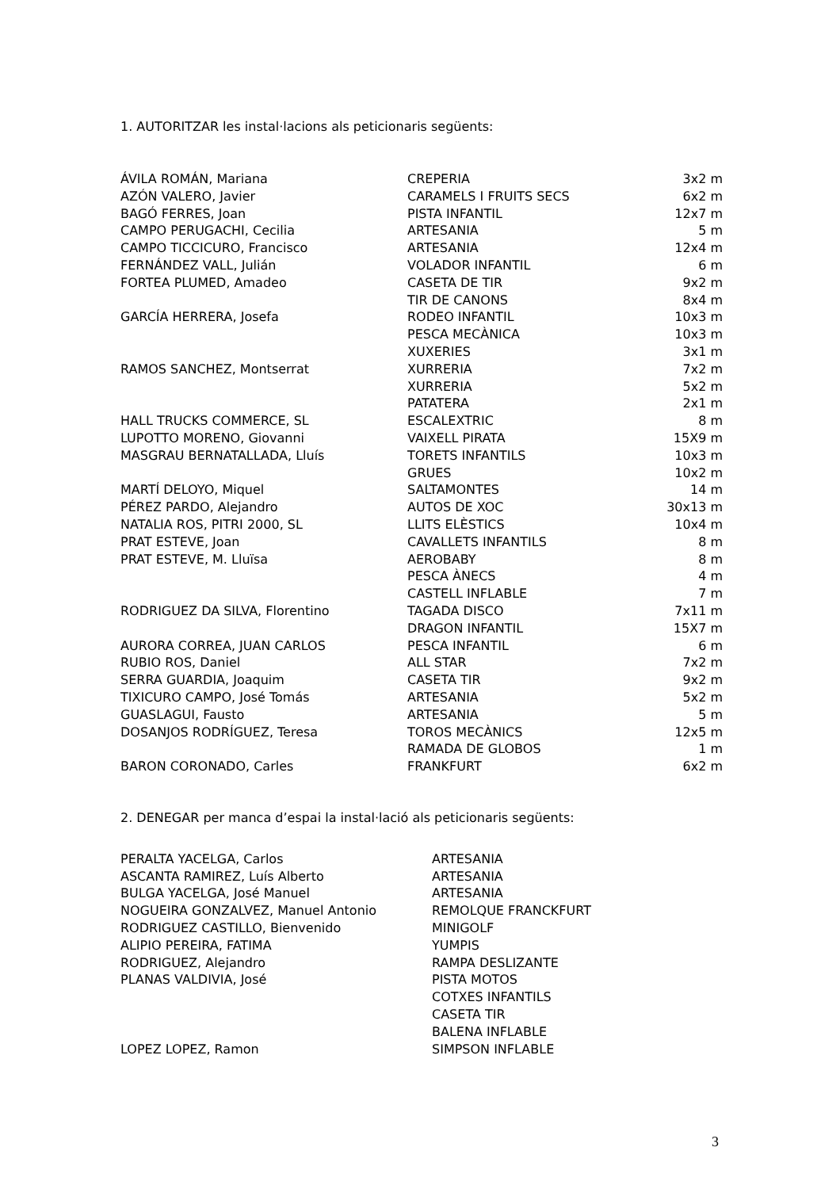1. AUTORITZAR les instal·lacions als peticionaris següents:
| ÁVILA ROMÁN, Mariana | CREPERIA | 3x2 m |
| AZÓN VALERO, Javier | CARAMELS I FRUITS SECS | 6x2 m |
| BAGÓ FERRES, Joan | PISTA INFANTIL | 12x7 m |
| CAMPO PERUGACHI, Cecilia | ARTESANIA | 5 m |
| CAMPO TICCICURO, Francisco | ARTESANIA | 12x4 m |
| FERNÁNDEZ VALL, Julián | VOLADOR INFANTIL | 6 m |
| FORTEA PLUMED, Amadeo | CASETA DE TIR | 9x2 m |
| | TIR DE CANONS | 8x4 m |
| GARCÍA HERRERA, Josefa | RODEO INFANTIL | 10x3 m |
| | PESCA MECÀNICA | 10x3 m |
| | XUXERIES | 3x1 m |
| RAMOS SANCHEZ, Montserrat | XURRERIA | 7x2 m |
| | XURRERIA | 5x2 m |
| | PATATERA | 2x1 m |
| HALL TRUCKS COMMERCE, SL | ESCALEXTRIC | 8 m |
| LUPOTTO MORENO, Giovanni | VAIXELL PIRATA | 15X9 m |
| MASGRAU BERNATALLADA, Lluís | TORETS INFANTILS | 10x3 m |
| | GRUES | 10x2 m |
| MARTÍ DELOYO, Miquel | SALTAMONTES | 14 m |
| PÉREZ PARDO, Alejandro | AUTOS DE XOC | 30x13 m |
| NATALIA ROS, PITRI 2000, SL | LLITS ELÈSTICS | 10x4 m |
| PRAT ESTEVE, Joan | CAVALLETS INFANTILS | 8 m |
| PRAT ESTEVE, M. Lluïsa | AEROBABY | 8 m |
| | PESCA ÀNECS | 4 m |
| | CASTELL INFLABLE | 7 m |
| RODRIGUEZ DA SILVA, Florentino | TAGADA DISCO | 7x11 m |
| | DRAGON INFANTIL | 15X7 m |
| AURORA CORREA, JUAN CARLOS | PESCA INFANTIL | 6 m |
| RUBIO ROS, Daniel | ALL STAR | 7x2 m |
| SERRA GUARDIA, Joaquim | CASETA TIR | 9x2 m |
| TIXICURO CAMPO, José Tomás | ARTESANIA | 5x2 m |
| GUASLAGUI, Fausto | ARTESANIA | 5 m |
| DOSANJOS RODRÍGUEZ, Teresa | TOROS MECÀNICS | 12x5 m |
| | RAMADA DE GLOBOS | 1 m |
| BARON CORONADO, Carles | FRANKFURT | 6x2 m |
2. DENEGAR per manca d’espai la instal·lació als peticionaris següents:
| PERALTA YACELGA, Carlos | ARTESANIA |
| ASCANTA RAMIREZ, Luís Alberto | ARTESANIA |
| BULGA YACELGA, José Manuel | ARTESANIA |
| NOGUEIRA GONZALVEZ, Manuel Antonio | REMOLQUE FRANCKFURT |
| RODRIGUEZ CASTILLO, Bienvenido | MINIGOLF |
| ALIPIO PEREIRA, FATIMA | YUMPIS |
| RODRIGUEZ, Alejandro | RAMPA DESLIZANTE |
| PLANAS VALDIVIA, José | PISTA MOTOS |
| | COTXES INFANTILS |
| | CASETA TIR |
| | BALENA INFLABLE |
| LOPEZ LOPEZ, Ramon | SIMPSON INFLABLE |
3